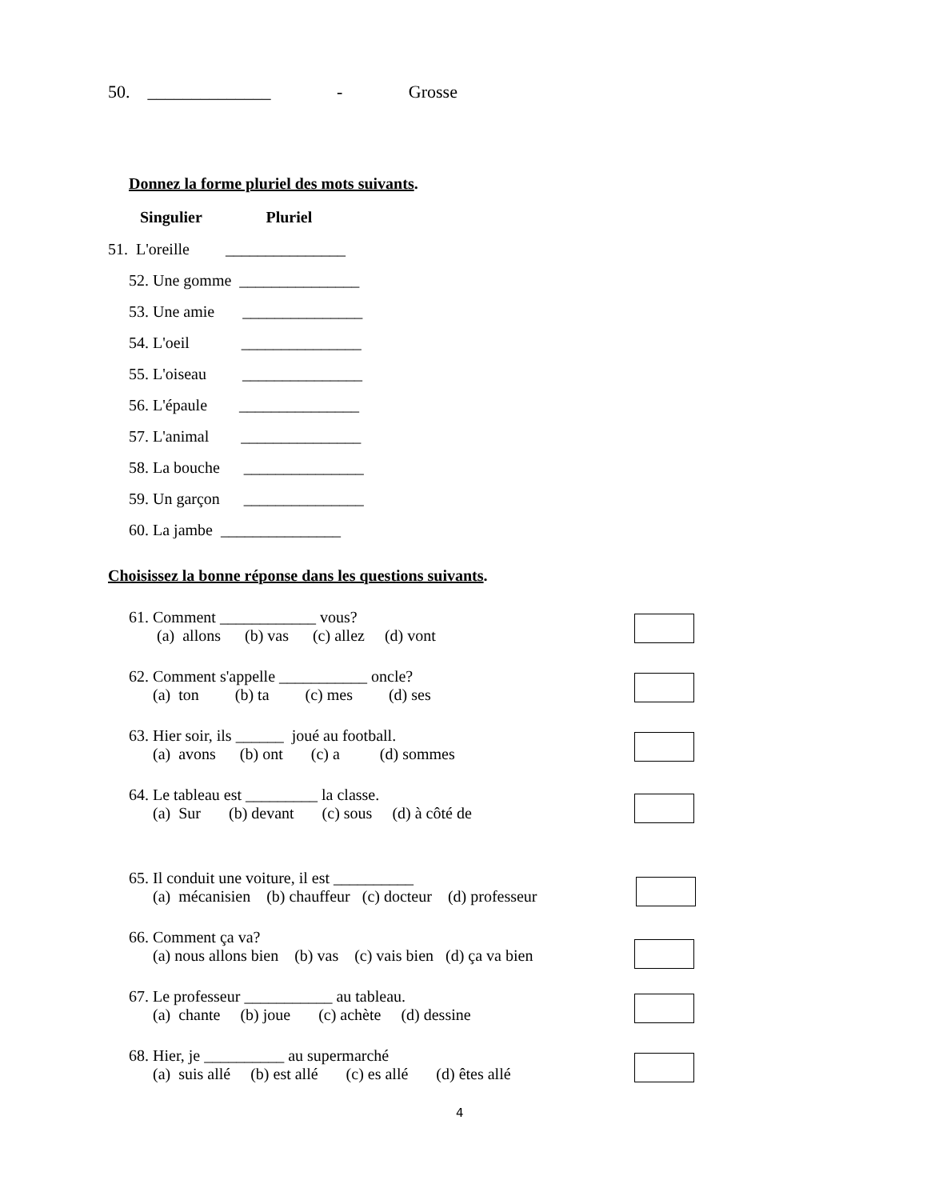50. ______________ - Grosse
Donnez la forme pluriel des mots suivants.
Singulier Pluriel
51. L'oreille _______________
52. Une gomme _______________
53. Une amie _______________
54. L'oeil _______________
55. L'oiseau _______________
56. L'épaule _______________
57. L'animal _______________
58. La bouche _______________
59. Un garçon _______________
60. La jambe _______________
Choisissez la bonne réponse dans les questions suivants.
61. Comment ____________ vous?
(a) allons (b) vas (c) allez (d) vont
62. Comment s'appelle ___________ oncle?
(a) ton (b) ta (c) mes (d) ses
63. Hier soir, ils ______ joué au football.
(a) avons (b) ont (c) a (d) sommes
64. Le tableau est _________ la classe.
(a) Sur (b) devant (c) sous (d) à côté de
65. Il conduit une voiture, il est __________
(a) mécanisien (b) chauffeur (c) docteur (d) professeur
66. Comment ça va?
(a) nous allons bien (b) vas (c) vais bien (d) ça va bien
67. Le professeur ___________ au tableau.
(a) chante (b) joue (c) achète (d) dessine
68. Hier, je __________ au supermarché
(a) suis allé (b) est allé (c) es allé (d) êtes allé
4